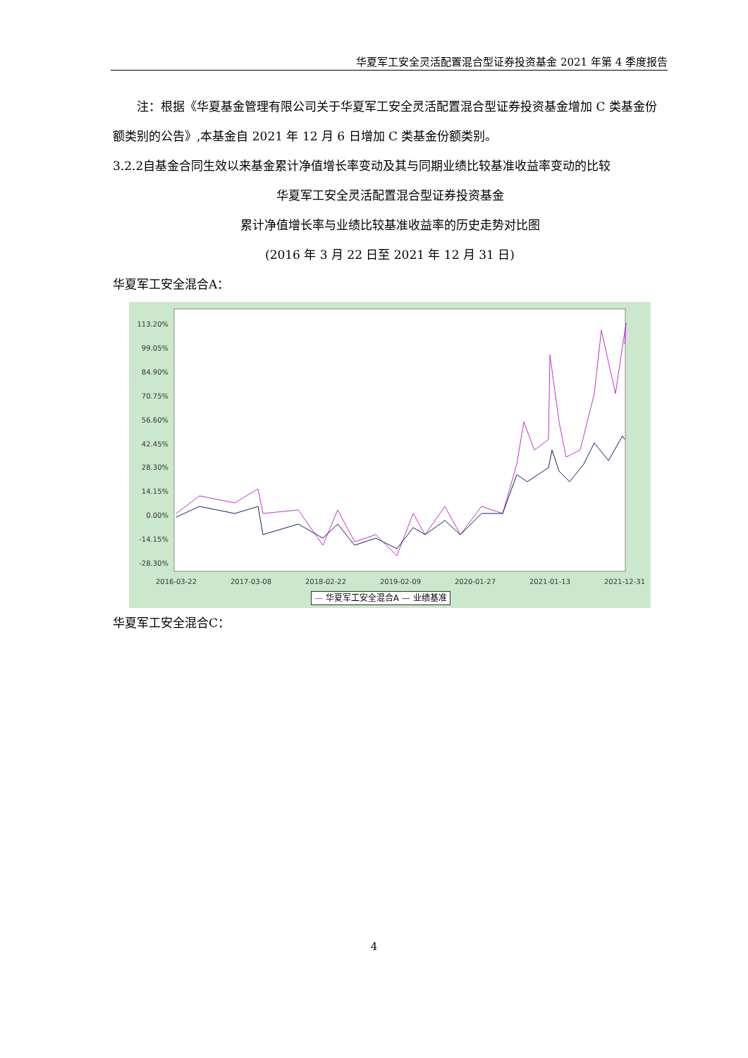华夏军工安全灵活配置混合型证券投资基金 2021 年第 4 季度报告
注：根据《华夏基金管理有限公司关于华夏军工安全灵活配置混合型证券投资基金增加 C 类基金份额类别的公告》,本基金自 2021 年 12 月 6 日增加 C 类基金份额类别。
3.2.2自基金合同生效以来基金累计净值增长率变动及其与同期业绩比较基准收益率变动的比较
华夏军工安全灵活配置混合型证券投资基金
累计净值增长率与业绩比较基准收益率的历史走势对比图
(2016 年 3 月 22 日至 2021 年 12 月 31 日)
华夏军工安全混合A：
113.20%
99.05%
84.90%
70.75%
56.60%
42.45%
28.30%
14.15%
0.00%
-14.15%
-28.30%
2016-03-22
2017-03-08
2018-02-22
2019-02-09
2020-01-27
2021-01-13
2021-12-31
— 华夏军工安全混合A — 业绩基准
华夏军工安全混合C：
4